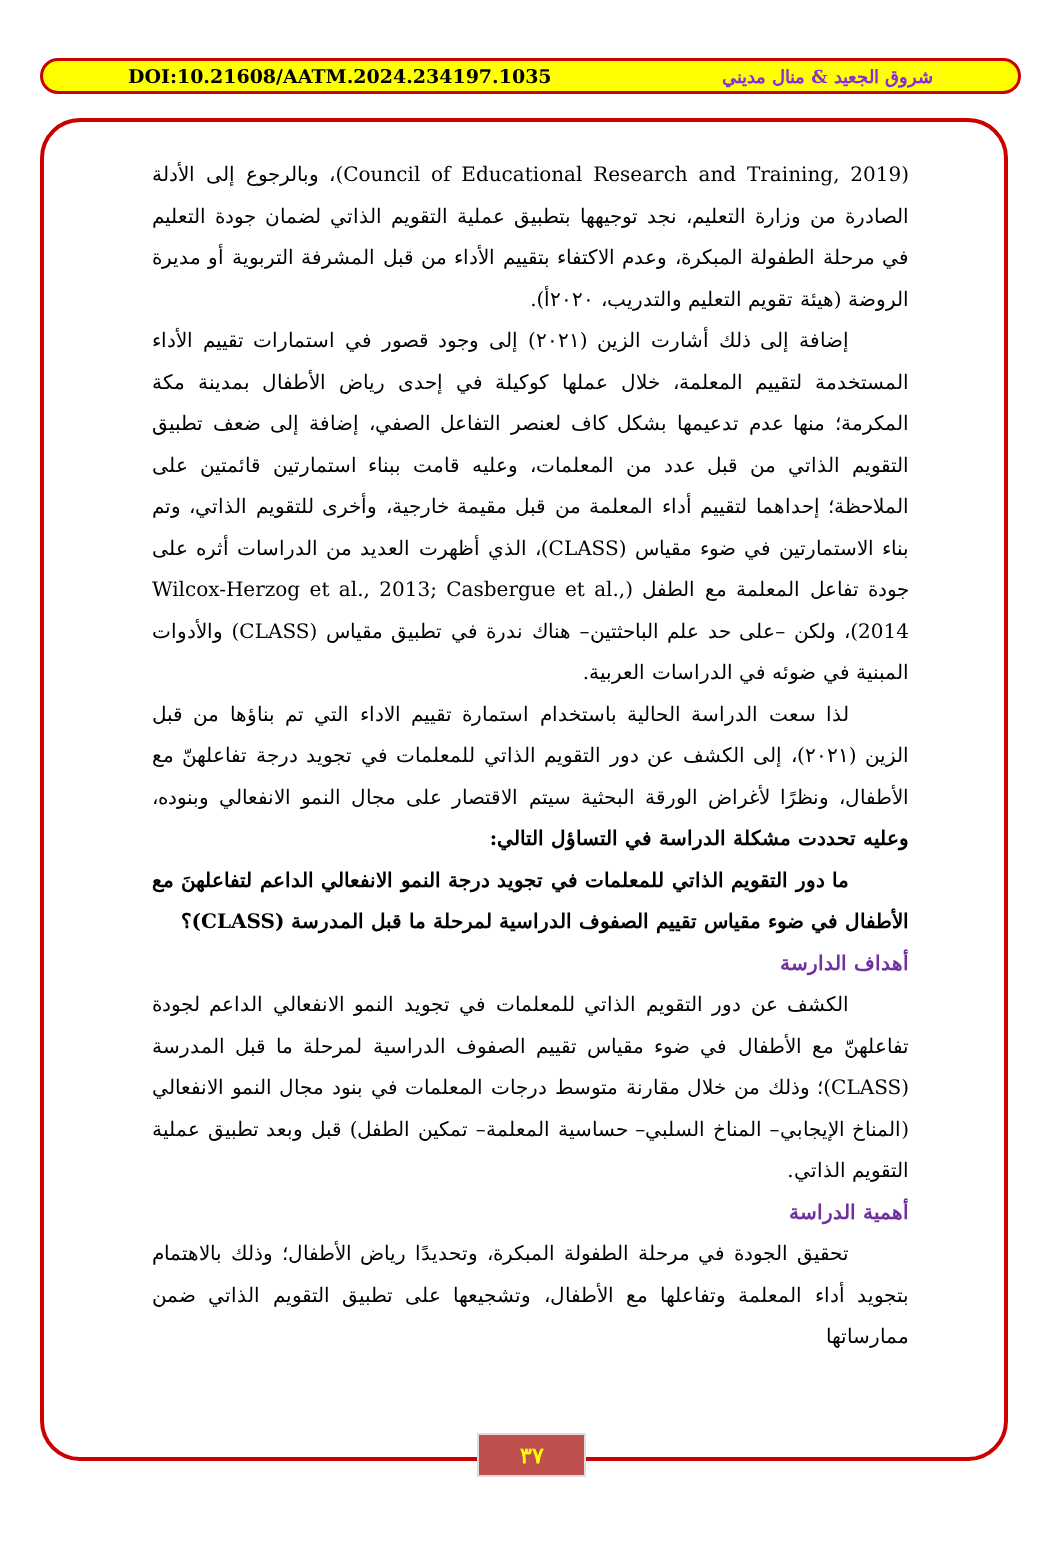DOI:10.21608/AATM.2024.234197.1035 شروق الجعيد & منال مديني
(Council of Educational Research and Training, 2019)، وبالرجوع إلى الأدلة الصادرة من وزارة التعليم، نجد توجيهها بتطبيق عملية التقويم الذاتي لضمان جودة التعليم في مرحلة الطفولة المبكرة، وعدم الاكتفاء بتقييم الأداء من قبل المشرفة التربوية أو مديرة الروضة (هيئة تقويم التعليم والتدريب، ٢٠٢٠أ).
إضافة إلى ذلك أشارت الزين (٢٠٢١) إلى وجود قصور في استمارات تقييم الأداء المستخدمة لتقييم المعلمة، خلال عملها كوكيلة في إحدى رياض الأطفال بمدينة مكة المكرمة؛ منها عدم تدعيمها بشكل كاف لعنصر التفاعل الصفي، إضافة إلى ضعف تطبيق التقويم الذاتي من قبل عدد من المعلمات، وعليه قامت ببناء استمارتين قائمتين على الملاحظة؛ إحداهما لتقييم أداء المعلمة من قبل مقيمة خارجية، وأخرى للتقويم الذاتي، وتم بناء الاستمارتين في ضوء مقياس (CLASS)، الذي أظهرت العديد من الدراسات أثره على جودة تفاعل المعلمة مع الطفل (Wilcox-Herzog et al., 2013; Casbergue et al., 2014)، ولكن –على حد علم الباحثتين– هناك ندرة في تطبيق مقياس (CLASS) والأدوات المبنية في ضوئه في الدراسات العربية.
لذا سعت الدراسة الحالية باستخدام استمارة تقييم الاداء التي تم بناؤها من قبل الزين (٢٠٢١)، إلى الكشف عن دور التقويم الذاتي للمعلمات في تجويد درجة تفاعلهنّ مع الأطفال، ونظرًا لأغراض الورقة البحثية سيتم الاقتصار على مجال النمو الانفعالي وبنوده، وعليه تحددت مشكلة الدراسة في التساؤل التالي:
ما دور التقويم الذاتي للمعلمات في تجويد درجة النمو الانفعالي الداعم لتفاعلهنَ مع الأطفال في ضوء مقياس تقييم الصفوف الدراسية لمرحلة ما قبل المدرسة (CLASS)؟
أهداف الدارسة
الكشف عن دور التقويم الذاتي للمعلمات في تجويد النمو الانفعالي الداعم لجودة تفاعلهنّ مع الأطفال في ضوء مقياس تقييم الصفوف الدراسية لمرحلة ما قبل المدرسة (CLASS)؛ وذلك من خلال مقارنة متوسط درجات المعلمات في بنود مجال النمو الانفعالي (المناخ الإيجابي– المناخ السلبي– حساسية المعلمة– تمكين الطفل) قبل وبعد تطبيق عملية التقويم الذاتي.
أهمية الدراسة
تحقيق الجودة في مرحلة الطفولة المبكرة، وتحديدًا رياض الأطفال؛ وذلك بالاهتمام بتجويد أداء المعلمة وتفاعلها مع الأطفال، وتشجيعها على تطبيق التقويم الذاتي ضمن ممارساتها
٣٧